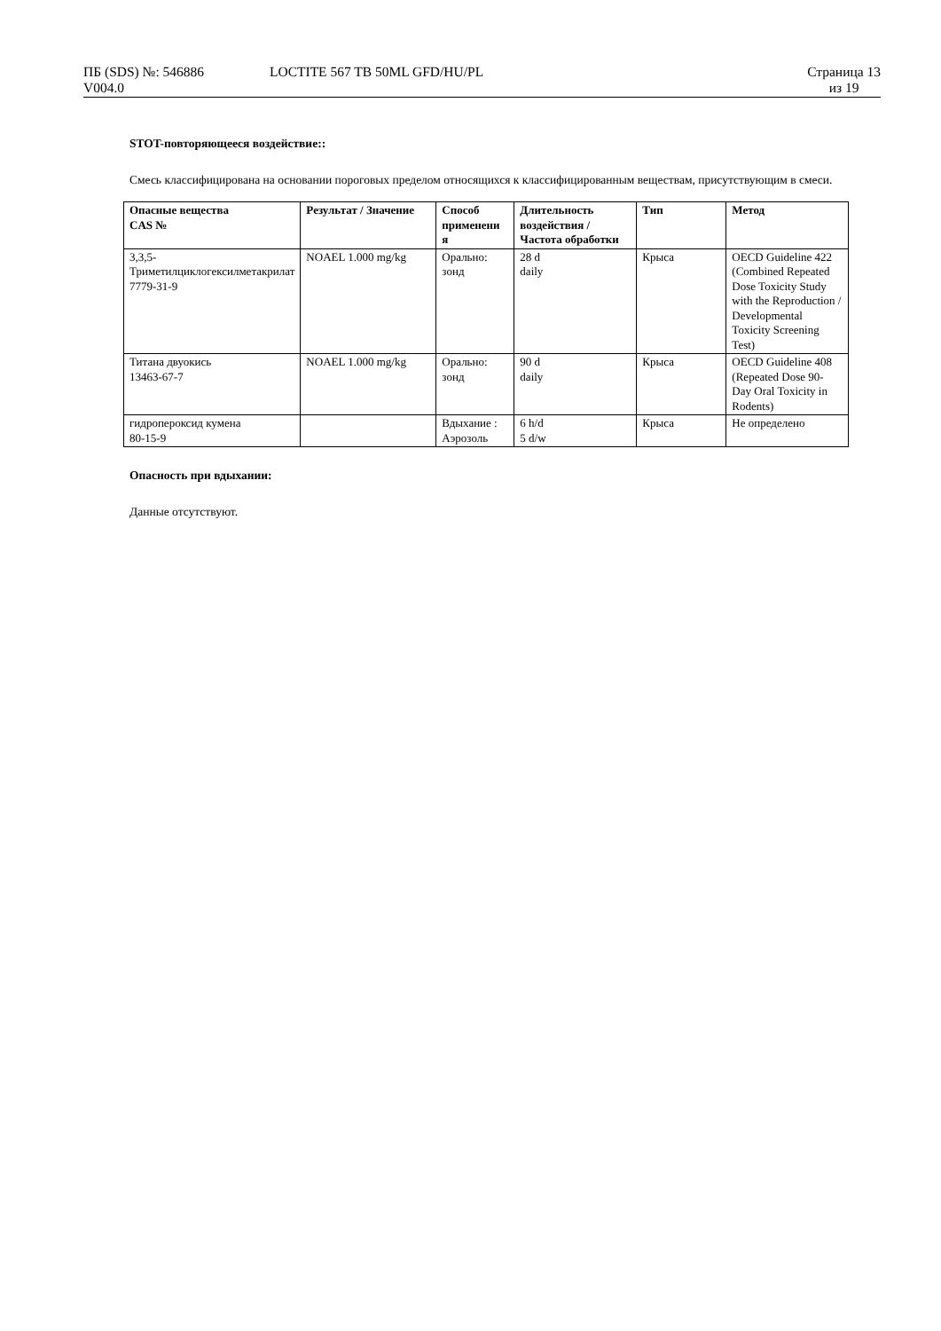ПБ (SDS) №: 546886
V004.0
LOCTITE 567 TB 50ML GFD/HU/PL Страница 13
из 19
STOT-повторяющееся воздействие::
Смесь классифицирована на основании пороговых пределом относящихся к классифицированным веществам, присутствующим в смеси.
| Опасные вещества CAS № | Результат / Значение | Способ применени я | Длительность воздействия / Частота обработки | Тип | Метод |
| --- | --- | --- | --- | --- | --- |
| 3,3,5-Триметилциклогексилметакрилат 7779-31-9 | NOAEL 1.000 mg/kg | Орально: зонд | 28 d daily | Крыса | OECD Guideline 422 (Combined Repeated Dose Toxicity Study with the Reproduction / Developmental Toxicity Screening Test) |
| Титана двуокись 13463-67-7 | NOAEL 1.000 mg/kg | Орально: зонд | 90 d daily | Крыса | OECD Guideline 408 (Repeated Dose 90-Day Oral Toxicity in Rodents) |
| гидропероксид кумена 80-15-9 | | Вдыхание : Аэрозоль | 6 h/d 5 d/w | Крыса | Не определено |
Опасность при вдыхании:
Данные отсутствуют.